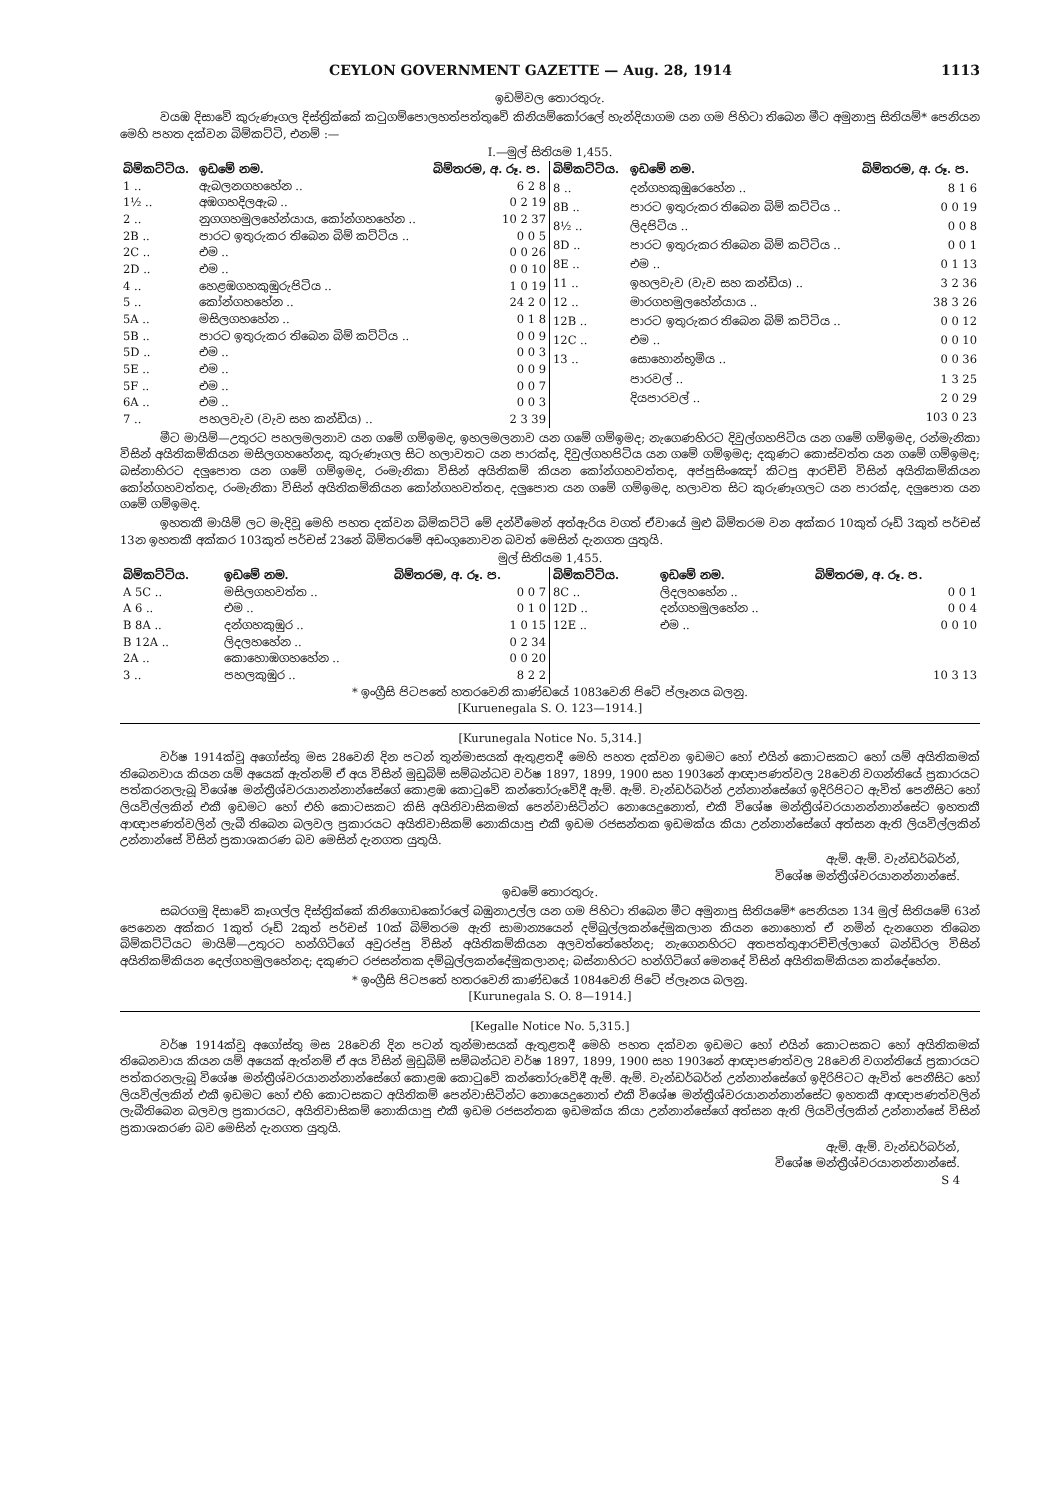CEYLON GOVERNMENT GAZETTE — Aug. 28, 1914 1113
ඉඩම්වල තොරතුරු.
වයඹ දිසාවේ කුරුණෑගල දිස්ත්‍රික්කේ කටුගම්පොලහත්පත්තුවේ කිනියම්කෝරලේ හැන්දියාගම යන ගම පිහිටා තිබෙන මීට අමුනාපු සිතියම්* පෙනියන මෙහි පහත දක්වන බිම්කට්ටි, එනම් :—
I.—මුල් සිතියම 1,455.
| බිම්කට්ටිය. | ඉඩමේ නම. | බිම්තරම, අ. රූ. ප. |
| --- | --- | --- |
| 1 .. | ඇබලනගහහේන .. | 6 2 8 |
| 1½ .. | අඹගහදිලඇබ .. | 0 2 19 |
| 2 .. | නුගගහමුලහේන්යාය, කෝන්ගහහේන .. | 10 2 37 |
| 2B .. | පාරට ඉතුරුකර තිබෙන බිම් කට්ටිය .. | 0 0 5 |
| 2C .. | එම .. | 0 0 26 |
| 2D .. | එම .. | 0 0 10 |
| 4 .. | හෙළඹගහකුඹුරුපිටිය .. | 1 0 19 |
| 5 .. | කෝන්ගහහේන .. | 24 2 0 |
| 5A .. | මසිලගහහේන .. | 0 1 8 |
| 5B .. | පාරට ඉතුරුකර තිබෙන බිම් කට්ටිය .. | 0 0 9 |
| 5D .. | එම .. | 0 0 3 |
| 5E .. | එම .. | 0 0 9 |
| 5F .. | එම .. | 0 0 7 |
| 6A .. | එම .. | 0 0 3 |
| 7 .. | පහලවැව (වැව සහ කන්ඩිය) .. | 2 3 39 |
| බිම්කට්ටිය. | ඉඩමේ නම. | බිම්තරම, අ. රූ. ප. |
| --- | --- | --- |
| 8 .. | දන්ගහකුඹුරෙහේන .. | 8 1 6 |
| 8B .. | පාරට ඉතුරුකර තිබෙන බිම් කට්ටිය .. | 0 0 19 |
| 8½ .. | ලිදපිටිය .. | 0 0 8 |
| 8D .. | පාරට ඉතුරුකර තිබෙන බිම් කට්ටිය .. | 0 0 1 |
| 8E .. | එම .. | 0 1 13 |
| 11 .. | ඉහලවැව (වැව සහ කන්ඩිය) .. | 3 2 36 |
| 12 .. | මාරගහමුලහේන්යාය .. | 38 3 26 |
| 12B .. | පාරට ඉතුරුකර තිබෙන බිම් කට්ටිය .. | 0 0 12 |
| 12C .. | එම .. | 0 0 10 |
| 13 .. | සොහොන්භූමිය .. | 0 0 36 |
| | පාරවල් .. | 1 3 25 |
| | දියපාරවල් .. | 2 0 29 |
| | | 103 0 23 |
මීට මායිම්—උතුරට පහලමලනාව යන ගමේ ගම්ඉමද, ඉහලමලනාව යන ගමේ ගම්ඉමද; නැගෙණහිරට දිවුල්ගහපිටිය යන ගමේ ගම්ඉමද, රන්මැනිකා විසින් අයිතිකම්කියන මසිලගහහේනද, කුරුණෑගල සිට හලාවතට යන පාරක්ද, දිවුල්ගහපිටිය යන ගමේ ගම්ඉමද; දකුණට කොස්වත්ත යන ගමේ ගම්ඉමද; බස්නාහිරට දලුපොත යන ගමේ ගම්ඉමද, රංමැනිකා විසින් අයිතිකම් කියන කෝන්ගහවත්තද, අප්පුසිංඤෝ කිටපු ආරච්චි විසින් අයිතිකම්කියන කෝන්ගහවත්තද, රංමැනිකා විසින් අයිතිකම්කියන කෝන්ගහවත්තද, දලුපොත යන ගමේ ගම්ඉමද, හලාවත සිට කුරුණෑගලට යන පාරක්ද, දලුපොත යන ගමේ ගම්ඉමද.
ඉහතකී මායිම් ලට මැදිවූ මෙහි පහත දක්වන බිම්කට්ටි මේ දන්වීමෙන් අත්ඇරිය වගත් ඒවායේ මුළු බිම්තරම වන අක්කර 10කුත් රූඩ් 3කුත් පර්චස් 13න ඉහතකී අක්කර 103කුත් පර්චස් 23නේ බිම්තරමේ අඩංගුනොවන බවත් මෙසින් දැනගත යුතුයි.
මුල් සිතියම 1,455.
| බිම්කට්ටිය. | ඉඩමේ නම. | බිම්තරම, අ. රූ. ප. |
| --- | --- | --- |
| A 5C .. | මසිලගහවත්ත .. | 0 0 7 |
| A 6 .. | එම .. | 0 1 0 |
| B 8A .. | දන්ගහකුඹුර .. | 1 0 15 |
| B 12A .. | ලිදලහහේන .. | 0 2 34 |
| 2A .. | කොහොඹගහහේන .. | 0 0 20 |
| 3 .. | පහලකුඹුර .. | 8 2 2 |
| බිම්කට්ටිය. | ඉඩමේ නම. | බිම්තරම, අ. රූ. ප. |
| --- | --- | --- |
| 8C .. | ලිදලහහේන .. | 0 0 1 |
| 12D .. | දන්ගහමුලහේන .. | 0 0 4 |
| 12E .. | එම .. | 0 0 10 |
| | | 10 3 13 |
* ඉංග්‍රීසි පිටපතේ හතරවෙනි කාණ්ඩයේ 1083වෙනි පිටේ ප්ලෑනය බලනු.
[Kuruenegala S. O. 123—1914.]
[Kurunegala Notice No. 5,314.]
වර්ෂ 1914ක්වූ අගෝස්තු මස 28වෙනි දින පටන් තුන්මාසයක් ඇතුළතදී මෙහි පහත දක්වන ඉඩමට හෝ එයින් කොටසකට හෝ යම් අයිතිකමක් තිබෙනවාය කියන යම් අයෙක් ඇත්නම් ඒ අය විසින් මුඩුබිම් සම්බන්ධව වර්ෂ 1897, 1899, 1900 සහ 1903නේ ආඥාපණත්වල 28වෙනි වගන්තියේ ප්‍රකාරයට පත්කරනලැබූ විශේෂ මන්ත්‍රීශ්වරයානන්නාන්සේගේ කොළඹ කොටුවේ කන්තෝරුවේදී ඇම්. ඇම්. වැන්ඩර්බර්න් උන්නාන්සේගේ ඉදිරිපිටට ඇවිත් පෙනීසිට හෝ ලියවිල්ලකින් එකී ඉඩමට හෝ එහි කොටසකට කිසි අයිතිවාසිකමක් පෙන්වාසිටින්ට නොයෙදුනොත්, එකී විශේෂ මන්ත්‍රීශ්වරයානන්නාන්සේට ඉහතකී ආඥාපණත්වලින් ලැබී තිබෙන බලවල ප්‍රකාරයට අයිතිවාසිකම් නොකියාපු එකී ඉඩම රජසන්තක ඉඩමක්ය කියා උන්නාන්සේගේ අත්සන ඇති ලියවිල්ලකින් උන්නාන්සේ විසින් ප්‍රකාශකරණ බව මෙසින් දැනගත යුතුයි.
ඇම්. ඇම්. වැන්ඩර්බර්න්,
විශේෂ මන්ත්‍රීශ්වරයානන්නාන්සේ.
ඉඩමේ තොරතුරු.
සබරගමු දිසාවේ කෑගල්ල දිස්ත්‍රික්කේ කිනිගොඩකෝරලේ බඹුනාඋල්ල යන ගම පිහිටා තිබෙන මීට අමුනාපු සිතියමේ* පෙනියන 134 මුල් සිතියමේ 63න් පෙනෙන අක්කර 1කුත් රූඩ් 2කුත් පර්චස් 10ක් බිම්තරම ඇති සාමාන්‍යයෙන් දම්බුල්ලකන්දේමුකලාන කියන නොහොත් ඒ නමින් දැනගෙන තිබෙන බිම්කට්ටියට මායිම්—උතුරට හන්ගිටිගේ අවුරප්පු විසින් අයිතිකම්කියන අලවත්තේහේනද; නැගෙනහිරට අතපත්තුආරච්චිල්ලාගේ බන්ඩිරල විසින් අයිතිකම්කියන දෙල්ගහමුලහේනද; දකුණට රජසන්තක දම්බුල්ලකන්දේමුකලානද; බස්නාහිරට හන්ගිටිගේ මෙනදේ විසින් අයිතිකම්කියන කන්දේහේන.
* ඉංග්‍රීසි පිටපතේ හතරවෙනි කාණ්ඩයේ 1084වෙනි පිටේ ප්ලෑනය බලනු.
[Kurunegala S. O. 8—1914.]
[Kegalle Notice No. 5,315.]
වර්ෂ 1914ක්වූ අගෝස්තු මස 28වෙනි දින පටන් තුන්මාසයක් ඇතුළතදී මෙහි පහත දක්වන ඉඩමට හෝ එයින් කොටසකට හෝ අයිතිකමක් තිබෙනවාය කියන යම් අයෙක් ඇත්නම් ඒ අය විසින් මුඩුබිම් සම්බන්ධව වර්ෂ 1897, 1899, 1900 සහ 1903නේ ආඥාපණත්වල 28වෙනි වගන්තියේ ප්‍රකාරයට පත්කරනලැබූ විශේෂ මන්ත්‍රීශ්වරයානන්නාන්සේගේ කොළඹ කොටුවේ කන්තෝරුවේදී ඇම්. ඇම්. වැන්ඩර්බර්න් උන්නාන්සේගේ ඉදිරිපිටට ඇවිත් පෙනීසිට හෝ ලියවිල්ලකින් එකී ඉඩමට හෝ එහි කොටසකට අයිතිකම් පෙන්වාසිටින්ට නොයෙදුනොත් එකී විශේෂ මන්ත්‍රීශ්වරයානන්නාන්සේට ඉහතකී ආඥාපණත්වලින් ලැබීතිබෙන බලවල ප්‍රකාරයට, අයිතිවාසිකම් නොකියාපු එකී ඉඩම රජසන්තක ඉඩමක්ය කියා උන්නාන්සේගේ අත්සන ඇති ලියවිල්ලකින් උන්නාන්සේ විසින් ප්‍රකාශකරණ බව මෙසින් දැනගත යුතුයි.
ඇම්. ඇම්. වැන්ඩර්බර්න්,
විශේෂ මන්ත්‍රීශ්වරයානන්නාන්සේ.
S 4